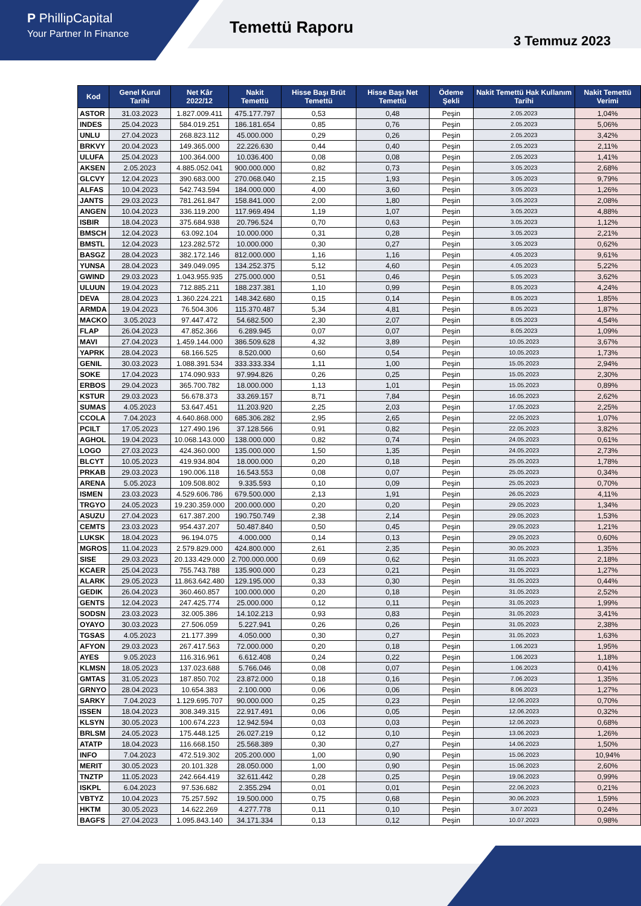P PhillipCapital
Your Partner In Finance
Temettü Raporu
3 Temmuz 2023
| Kod | Genel Kurul Tarihi | Net Kâr 2022/12 | Nakit Temettü | Hisse Başı Brüt Temettü | Hisse Başı Net Temettü | Ödeme Şekli | Nakit Temettü Hak Kullanım Tarihi | Nakit Temettü Verimi |
| --- | --- | --- | --- | --- | --- | --- | --- | --- |
| ASTOR | 31.03.2023 | 1.827.009.411 | 475.177.797 | 0,53 | 0,48 | Peşin | 2.05.2023 | 1,04% |
| INDES | 25.04.2023 | 584.019.251 | 186.181.654 | 0,85 | 0,76 | Peşin | 2.05.2023 | 5,06% |
| UNLU | 27.04.2023 | 268.823.112 | 45.000.000 | 0,29 | 0,26 | Peşin | 2.05.2023 | 3,42% |
| BRKVY | 20.04.2023 | 149.365.000 | 22.226.630 | 0,44 | 0,40 | Peşin | 2.05.2023 | 2,11% |
| ULUFA | 25.04.2023 | 100.364.000 | 10.036.400 | 0,08 | 0,08 | Peşin | 2.05.2023 | 1,41% |
| AKSEN | 2.05.2023 | 4.885.052.041 | 900.000.000 | 0,82 | 0,73 | Peşin | 3.05.2023 | 2,68% |
| GLCVY | 12.04.2023 | 390.683.000 | 270.068.040 | 2,15 | 1,93 | Peşin | 3.05.2023 | 9,79% |
| ALFAS | 10.04.2023 | 542.743.594 | 184.000.000 | 4,00 | 3,60 | Peşin | 3.05.2023 | 1,26% |
| JANTS | 29.03.2023 | 781.261.847 | 158.841.000 | 2,00 | 1,80 | Peşin | 3.05.2023 | 2,08% |
| ANGEN | 10.04.2023 | 336.119.200 | 117.969.494 | 1,19 | 1,07 | Peşin | 3.05.2023 | 4,88% |
| ISBIR | 18.04.2023 | 375.684.938 | 20.796.524 | 0,70 | 0,63 | Peşin | 3.05.2023 | 1,12% |
| BMSCH | 12.04.2023 | 63.092.104 | 10.000.000 | 0,31 | 0,28 | Peşin | 3.05.2023 | 2,21% |
| BMSTL | 12.04.2023 | 123.282.572 | 10.000.000 | 0,30 | 0,27 | Peşin | 3.05.2023 | 0,62% |
| BASGZ | 28.04.2023 | 382.172.146 | 812.000.000 | 1,16 | 1,16 | Peşin | 4.05.2023 | 9,61% |
| YUNSA | 28.04.2023 | 349.049.095 | 134.252.375 | 5,12 | 4,60 | Peşin | 4.05.2023 | 5,22% |
| GWIND | 29.03.2023 | 1.043.955.935 | 275.000.000 | 0,51 | 0,46 | Peşin | 5.05.2023 | 3,62% |
| ULUUN | 19.04.2023 | 712.885.211 | 188.237.381 | 1,10 | 0,99 | Peşin | 8.05.2023 | 4,24% |
| DEVA | 28.04.2023 | 1.360.224.221 | 148.342.680 | 0,15 | 0,14 | Peşin | 8.05.2023 | 1,85% |
| ARMDA | 19.04.2023 | 76.504.306 | 115.370.487 | 5,34 | 4,81 | Peşin | 8.05.2023 | 1,87% |
| MACKO | 3.05.2023 | 97.447.472 | 54.682.500 | 2,30 | 2,07 | Peşin | 8.05.2023 | 4,54% |
| FLAP | 26.04.2023 | 47.852.366 | 6.289.945 | 0,07 | 0,07 | Peşin | 8.05.2023 | 1,09% |
| MAVI | 27.04.2023 | 1.459.144.000 | 386.509.628 | 4,32 | 3,89 | Peşin | 10.05.2023 | 3,67% |
| YAPRK | 28.04.2023 | 68.166.525 | 8.520.000 | 0,60 | 0,54 | Peşin | 10.05.2023 | 1,73% |
| GENIL | 30.03.2023 | 1.088.391.534 | 333.333.334 | 1,11 | 1,00 | Peşin | 15.05.2023 | 2,94% |
| SOKE | 17.04.2023 | 174.090.933 | 97.994.826 | 0,26 | 0,25 | Peşin | 15.05.2023 | 2,30% |
| ERBOS | 29.04.2023 | 365.700.782 | 18.000.000 | 1,13 | 1,01 | Peşin | 15.05.2023 | 0,89% |
| KSTUR | 29.03.2023 | 56.678.373 | 33.269.157 | 8,71 | 7,84 | Peşin | 16.05.2023 | 2,62% |
| SUMAS | 4.05.2023 | 53.647.451 | 11.203.920 | 2,25 | 2,03 | Peşin | 17.05.2023 | 2,25% |
| CCOLA | 7.04.2023 | 4.640.868.000 | 685.306.282 | 2,95 | 2,65 | Peşin | 22.05.2023 | 1,07% |
| PCILT | 17.05.2023 | 127.490.196 | 37.128.566 | 0,91 | 0,82 | Peşin | 22.05.2023 | 3,82% |
| AGHOL | 19.04.2023 | 10.068.143.000 | 138.000.000 | 0,82 | 0,74 | Peşin | 24.05.2023 | 0,61% |
| LOGO | 27.03.2023 | 424.360.000 | 135.000.000 | 1,50 | 1,35 | Peşin | 24.05.2023 | 2,73% |
| BLCYT | 10.05.2023 | 419.934.804 | 18.000.000 | 0,20 | 0,18 | Peşin | 25.05.2023 | 1,78% |
| PRKAB | 29.03.2023 | 190.006.118 | 16.543.553 | 0,08 | 0,07 | Peşin | 25.05.2023 | 0,34% |
| ARENA | 5.05.2023 | 109.508.802 | 9.335.593 | 0,10 | 0,09 | Peşin | 25.05.2023 | 0,70% |
| ISMEN | 23.03.2023 | 4.529.606.786 | 679.500.000 | 2,13 | 1,91 | Peşin | 26.05.2023 | 4,11% |
| TRGYO | 24.05.2023 | 19.230.359.000 | 200.000.000 | 0,20 | 0,20 | Peşin | 29.05.2023 | 1,34% |
| ASUZU | 27.04.2023 | 617.387.200 | 190.750.749 | 2,38 | 2,14 | Peşin | 29.05.2023 | 1,53% |
| CEMTS | 23.03.2023 | 954.437.207 | 50.487.840 | 0,50 | 0,45 | Peşin | 29.05.2023 | 1,21% |
| LUKSK | 18.04.2023 | 96.194.075 | 4.000.000 | 0,14 | 0,13 | Peşin | 29.05.2023 | 0,60% |
| MGROS | 11.04.2023 | 2.579.829.000 | 424.800.000 | 2,61 | 2,35 | Peşin | 30.05.2023 | 1,35% |
| SISE | 29.03.2023 | 20.133.429.000 | 2.700.000.000 | 0,69 | 0,62 | Peşin | 31.05.2023 | 2,18% |
| KCAER | 25.04.2023 | 755.743.788 | 135.900.000 | 0,23 | 0,21 | Peşin | 31.05.2023 | 1,27% |
| ALARK | 29.05.2023 | 11.863.642.480 | 129.195.000 | 0,33 | 0,30 | Peşin | 31.05.2023 | 0,44% |
| GEDIK | 26.04.2023 | 360.460.857 | 100.000.000 | 0,20 | 0,18 | Peşin | 31.05.2023 | 2,52% |
| GENTS | 12.04.2023 | 247.425.774 | 25.000.000 | 0,12 | 0,11 | Peşin | 31.05.2023 | 1,99% |
| SODSN | 23.03.2023 | 32.005.386 | 14.102.213 | 0,93 | 0,83 | Peşin | 31.05.2023 | 3,41% |
| OYAYO | 30.03.2023 | 27.506.059 | 5.227.941 | 0,26 | 0,26 | Peşin | 31.05.2023 | 2,38% |
| TGSAS | 4.05.2023 | 21.177.399 | 4.050.000 | 0,30 | 0,27 | Peşin | 31.05.2023 | 1,63% |
| AFYON | 29.03.2023 | 267.417.563 | 72.000.000 | 0,20 | 0,18 | Peşin | 1.06.2023 | 1,95% |
| AYES | 9.05.2023 | 116.316.961 | 6.612.408 | 0,24 | 0,22 | Peşin | 1.06.2023 | 1,18% |
| KLMSN | 18.05.2023 | 137.023.688 | 5.766.046 | 0,08 | 0,07 | Peşin | 1.06.2023 | 0,41% |
| GMTAS | 31.05.2023 | 187.850.702 | 23.872.000 | 0,18 | 0,16 | Peşin | 7.06.2023 | 1,35% |
| GRNYO | 28.04.2023 | 10.654.383 | 2.100.000 | 0,06 | 0,06 | Peşin | 8.06.2023 | 1,27% |
| SARKY | 7.04.2023 | 1.129.695.707 | 90.000.000 | 0,25 | 0,23 | Peşin | 12.06.2023 | 0,70% |
| ISSEN | 18.04.2023 | 308.349.315 | 22.917.491 | 0,06 | 0,05 | Peşin | 12.06.2023 | 0,32% |
| KLSYN | 30.05.2023 | 100.674.223 | 12.942.594 | 0,03 | 0,03 | Peşin | 12.06.2023 | 0,68% |
| BRLSM | 24.05.2023 | 175.448.125 | 26.027.219 | 0,12 | 0,10 | Peşin | 13.06.2023 | 1,26% |
| ATATP | 18.04.2023 | 116.668.150 | 25.568.389 | 0,30 | 0,27 | Peşin | 14.06.2023 | 1,50% |
| INFO | 7.04.2023 | 472.519.302 | 205.200.000 | 1,00 | 0,90 | Peşin | 15.06.2023 | 10,94% |
| MERIT | 30.05.2023 | 20.101.328 | 28.050.000 | 1,00 | 0,90 | Peşin | 15.06.2023 | 2,60% |
| TNZTP | 11.05.2023 | 242.664.419 | 32.611.442 | 0,28 | 0,25 | Peşin | 19.06.2023 | 0,99% |
| ISKPL | 6.04.2023 | 97.536.682 | 2.355.294 | 0,01 | 0,01 | Peşin | 22.06.2023 | 0,21% |
| VBTYZ | 10.04.2023 | 75.257.592 | 19.500.000 | 0,75 | 0,68 | Peşin | 30.06.2023 | 1,59% |
| HKTM | 30.05.2023 | 14.622.269 | 4.277.778 | 0,11 | 0,10 | Peşin | 3.07.2023 | 0,24% |
| BAGFS | 27.04.2023 | 1.095.843.140 | 34.171.334 | 0,13 | 0,12 | Peşin | 10.07.2023 | 0,98% |